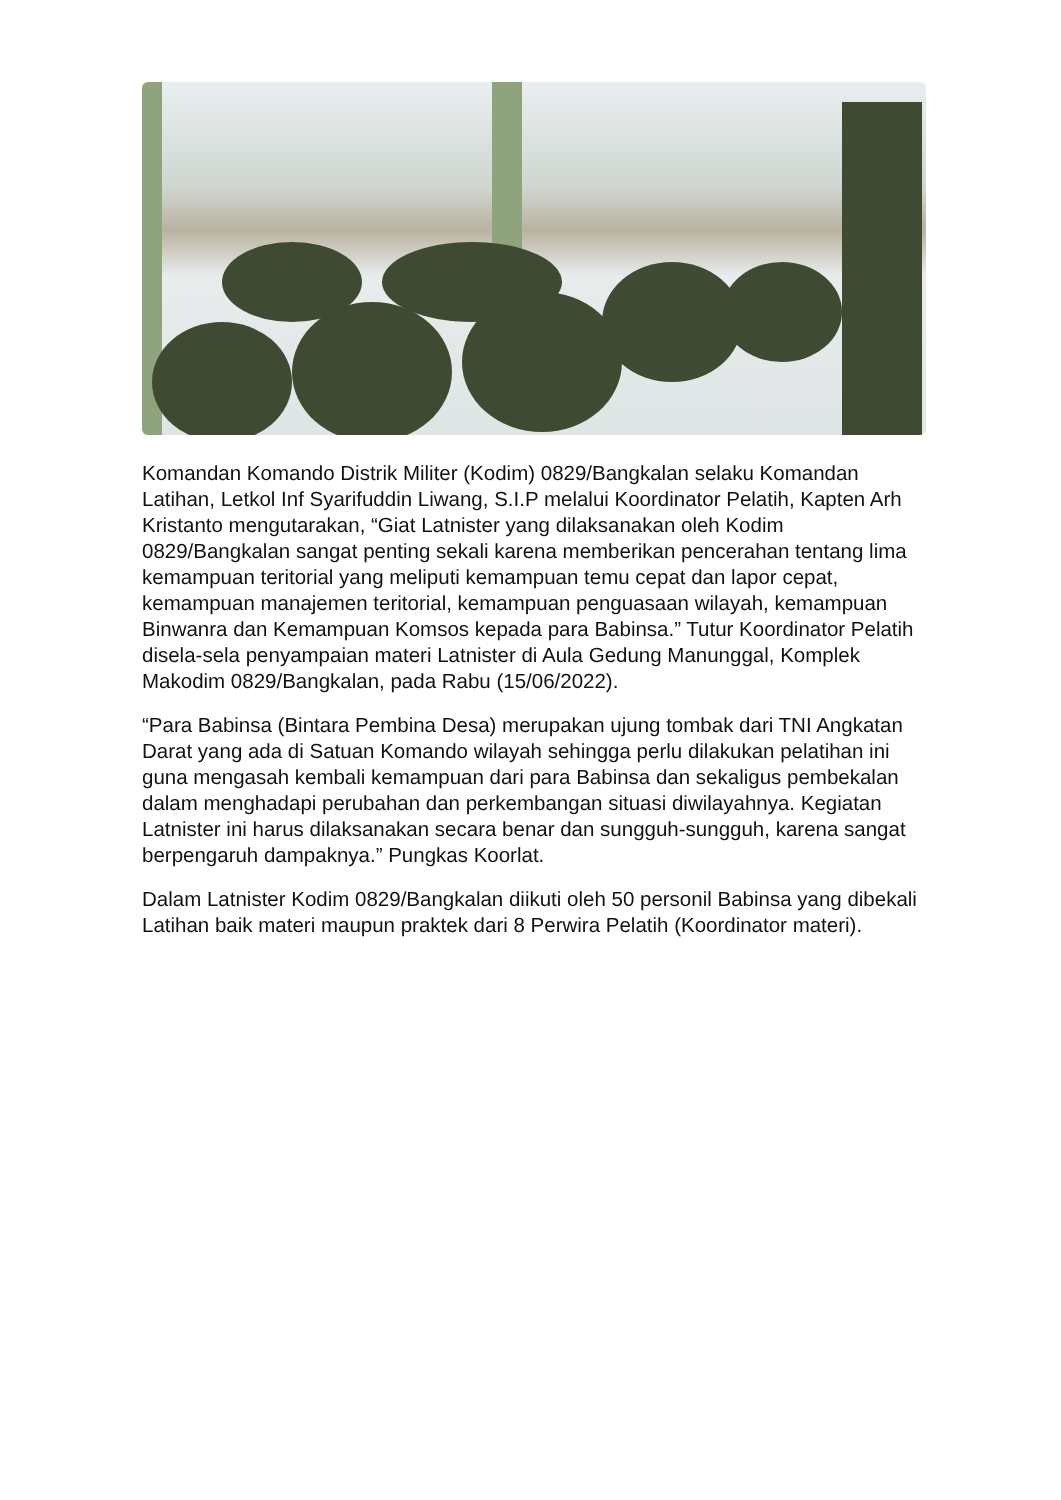Komandan Komando Distrik Militer (Kodim) 0829/Bangkalan selaku Komandan Latihan, Letkol Inf Syarifuddin Liwang, S.I.P melalui Koordinator Pelatih, Kapten Arh Kristanto mengutarakan, “Giat Latnister yang dilaksanakan oleh Kodim 0829/Bangkalan sangat penting sekali karena memberikan pencerahan tentang lima kemampuan teritorial yang meliputi kemampuan temu cepat dan lapor cepat, kemampuan manajemen teritorial, kemampuan penguasaan wilayah, kemampuan Binwanra dan Kemampuan Komsos kepada para Babinsa.” Tutur Koordinator Pelatih disela-sela penyampaian materi Latnister di Aula Gedung Manunggal, Komplek Makodim 0829/Bangkalan, pada Rabu (15/06/2022).
“Para Babinsa (Bintara Pembina Desa) merupakan ujung tombak dari TNI Angkatan Darat yang ada di Satuan Komando wilayah sehingga perlu dilakukan pelatihan ini guna mengasah kembali kemampuan dari para Babinsa dan sekaligus pembekalan dalam menghadapi perubahan dan perkembangan situasi diwilayahnya. Kegiatan Latnister ini harus dilaksanakan secara benar dan sungguh-sungguh, karena sangat berpengaruh dampaknya.” Pungkas Koorlat.
Dalam Latnister Kodim 0829/Bangkalan diikuti oleh 50 personil Babinsa yang dibekali Latihan baik materi maupun praktek dari 8 Perwira Pelatih (Koordinator materi).